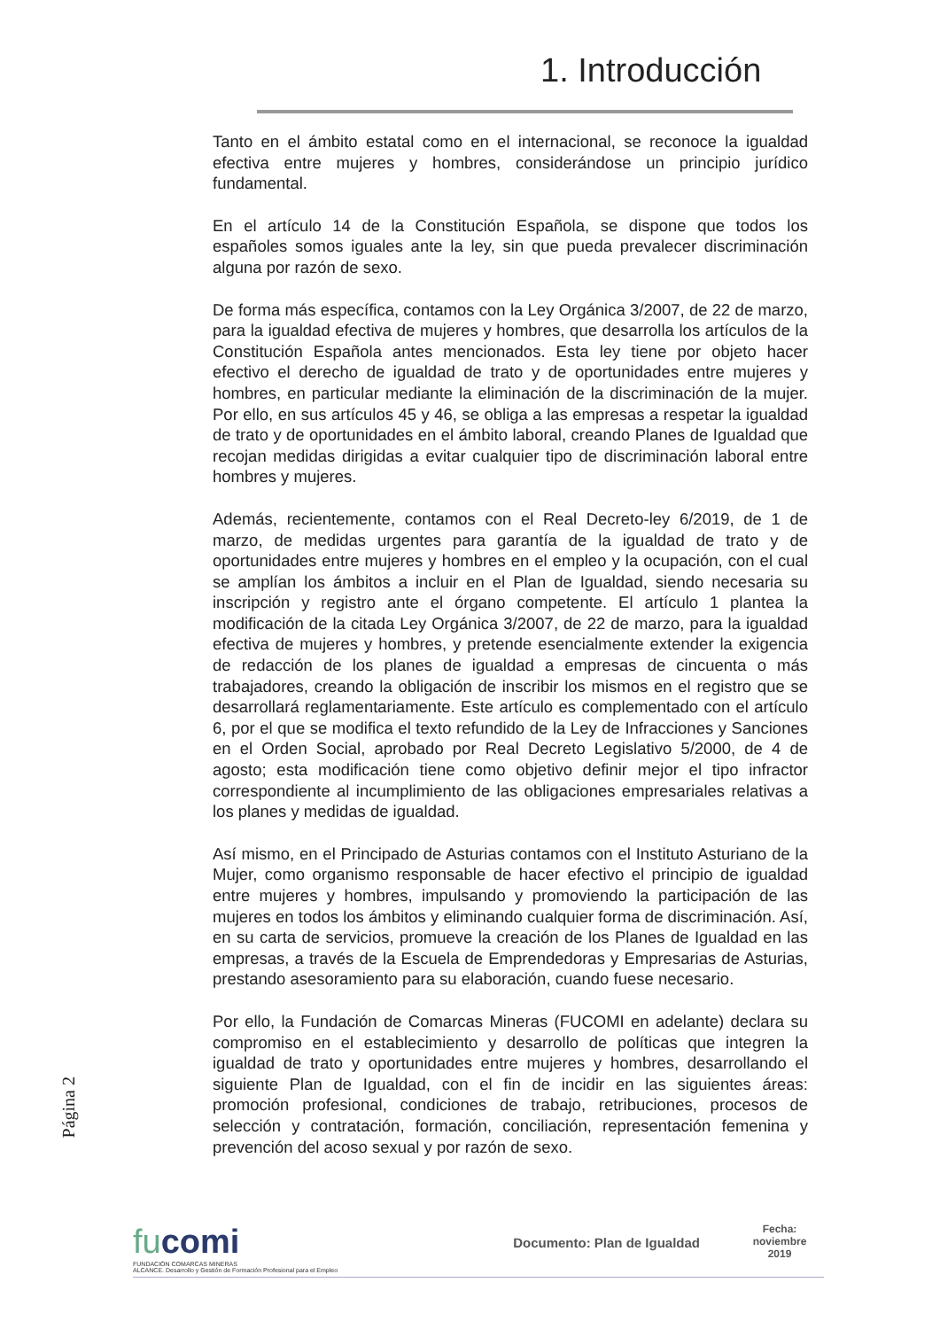1. Introducción
Tanto en el ámbito estatal como en el internacional, se reconoce la igualdad efectiva entre mujeres y hombres, considerándose un principio jurídico fundamental.
En el artículo 14 de la Constitución Española, se dispone que todos los españoles somos iguales ante la ley, sin que pueda prevalecer discriminación alguna por razón de sexo.
De forma más específica, contamos con la Ley Orgánica 3/2007, de 22 de marzo, para la igualdad efectiva de mujeres y hombres, que desarrolla los artículos de la Constitución Española antes mencionados. Esta ley tiene por objeto hacer efectivo el derecho de igualdad de trato y de oportunidades entre mujeres y hombres, en particular mediante la eliminación de la discriminación de la mujer. Por ello, en sus artículos 45 y 46, se obliga a las empresas a respetar la igualdad de trato y de oportunidades en el ámbito laboral, creando Planes de Igualdad que recojan medidas dirigidas a evitar cualquier tipo de discriminación laboral entre hombres y mujeres.
Además, recientemente, contamos con el Real Decreto-ley 6/2019, de 1 de marzo, de medidas urgentes para garantía de la igualdad de trato y de oportunidades entre mujeres y hombres en el empleo y la ocupación, con el cual se amplían los ámbitos a incluir en el Plan de Igualdad, siendo necesaria su inscripción y registro ante el órgano competente. El artículo 1 plantea la modificación de la citada Ley Orgánica 3/2007, de 22 de marzo, para la igualdad efectiva de mujeres y hombres, y pretende esencialmente extender la exigencia de redacción de los planes de igualdad a empresas de cincuenta o más trabajadores, creando la obligación de inscribir los mismos en el registro que se desarrollará reglamentariamente. Este artículo es complementado con el artículo 6, por el que se modifica el texto refundido de la Ley de Infracciones y Sanciones en el Orden Social, aprobado por Real Decreto Legislativo 5/2000, de 4 de agosto; esta modificación tiene como objetivo definir mejor el tipo infractor correspondiente al incumplimiento de las obligaciones empresariales relativas a los planes y medidas de igualdad.
Así mismo, en el Principado de Asturias contamos con el Instituto Asturiano de la Mujer, como organismo responsable de hacer efectivo el principio de igualdad entre mujeres y hombres, impulsando y promoviendo la participación de las mujeres en todos los ámbitos y eliminando cualquier forma de discriminación. Así, en su carta de servicios, promueve la creación de los Planes de Igualdad en las empresas, a través de la Escuela de Emprendedoras y Empresarias de Asturias, prestando asesoramiento para su elaboración, cuando fuese necesario.
Por ello, la Fundación de Comarcas Mineras (FUCOMI en adelante) declara su compromiso en el establecimiento y desarrollo de políticas que integren la igualdad de trato y oportunidades entre mujeres y hombres, desarrollando el siguiente Plan de Igualdad, con el fin de incidir en las siguientes áreas: promoción profesional, condiciones de trabajo, retribuciones, procesos de selección y contratación, formación, conciliación, representación femenina y prevención del acoso sexual y por razón de sexo.
Página 2
fucomi
FUNDACIÓN COMARCAS MINERAS
ALCANCE. Desarrollo y Gestión de Formación Profesional para el Empleo
Documento: Plan de Igualdad
Fecha:
noviembre
2019